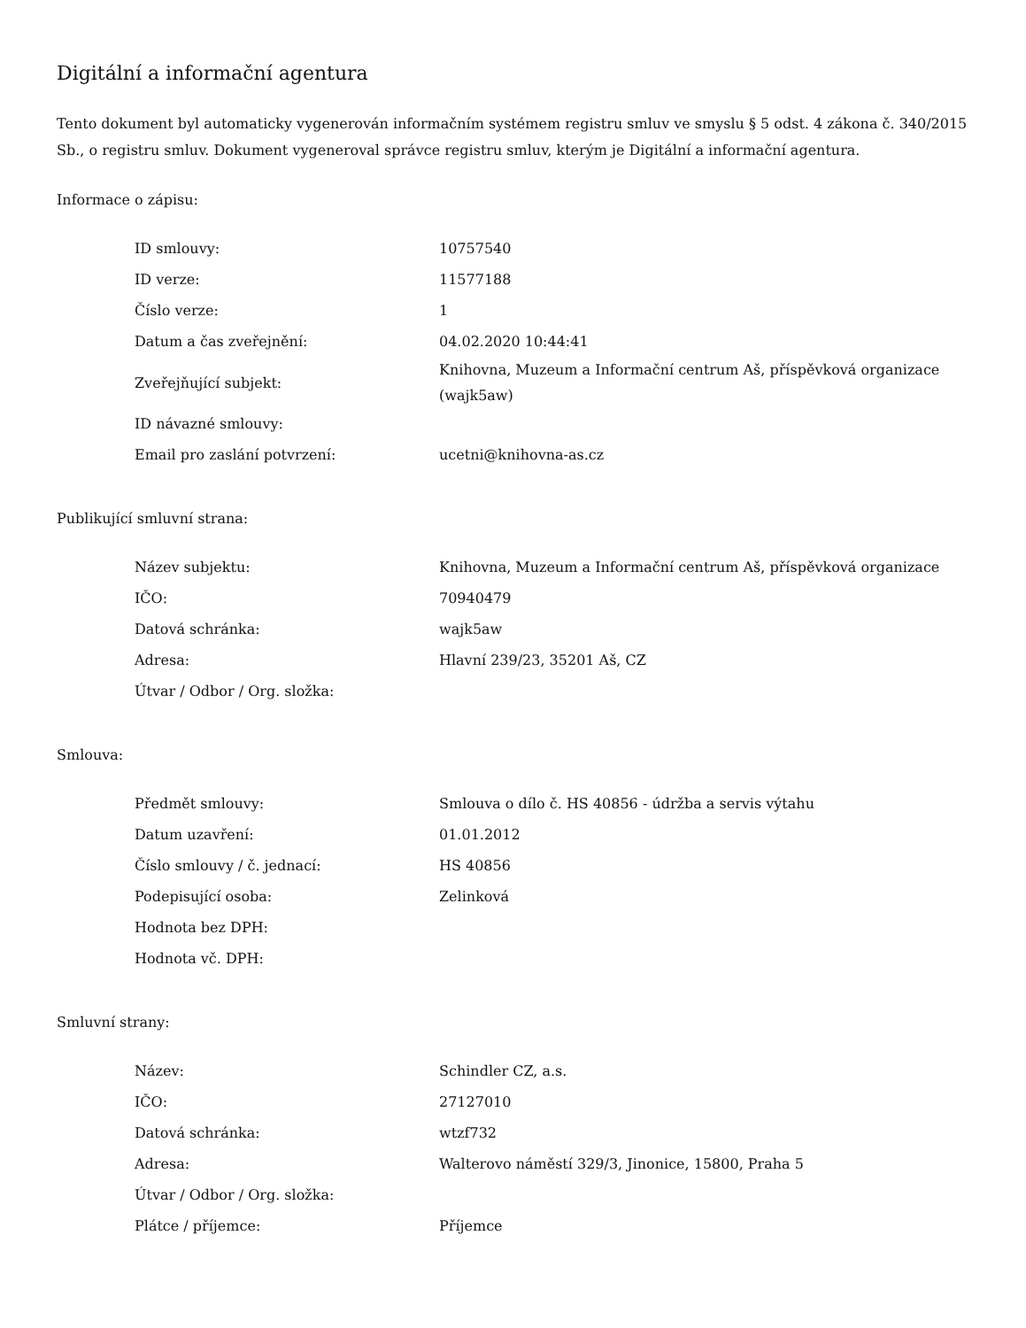Digitální a informační agentura
Tento dokument byl automaticky vygenerován informačním systémem registru smluv ve smyslu § 5 odst. 4 zákona č. 340/2015 Sb., o registru smluv. Dokument vygeneroval správce registru smluv, kterým je Digitální a informační agentura.
Informace o zápisu:
| ID smlouvy: | 10757540 |
| ID verze: | 11577188 |
| Číslo verze: | 1 |
| Datum a čas zveřejnění: | 04.02.2020 10:44:41 |
| Zveřejňující subjekt: | Knihovna, Muzeum a Informační centrum Aš, příspěvková organizace (wajk5aw) |
| ID návazné smlouvy: | |
| Email pro zaslání potvrzení: | ucetni@knihovna-as.cz |
Publikující smluvní strana:
| Název subjektu: | Knihovna, Muzeum a Informační centrum Aš, příspěvková organizace |
| IČO: | 70940479 |
| Datová schránka: | wajk5aw |
| Adresa: | Hlavní 239/23, 35201 Aš, CZ |
| Útvar / Odbor / Org. složka: | |
Smlouva:
| Předmět smlouvy: | Smlouva o dílo č. HS 40856 - údržba a servis výtahu |
| Datum uzavření: | 01.01.2012 |
| Číslo smlouvy / č. jednací: | HS 40856 |
| Podepisující osoba: | Zelinková |
| Hodnota bez DPH: | |
| Hodnota vč. DPH: | |
Smluvní strany:
| Název: | Schindler CZ, a.s. |
| IČO: | 27127010 |
| Datová schránka: | wtzf732 |
| Adresa: | Walterovo náměstí 329/3, Jinonice, 15800, Praha 5 |
| Útvar / Odbor / Org. složka: | |
| Plátce / příjemce: | Příjemce |